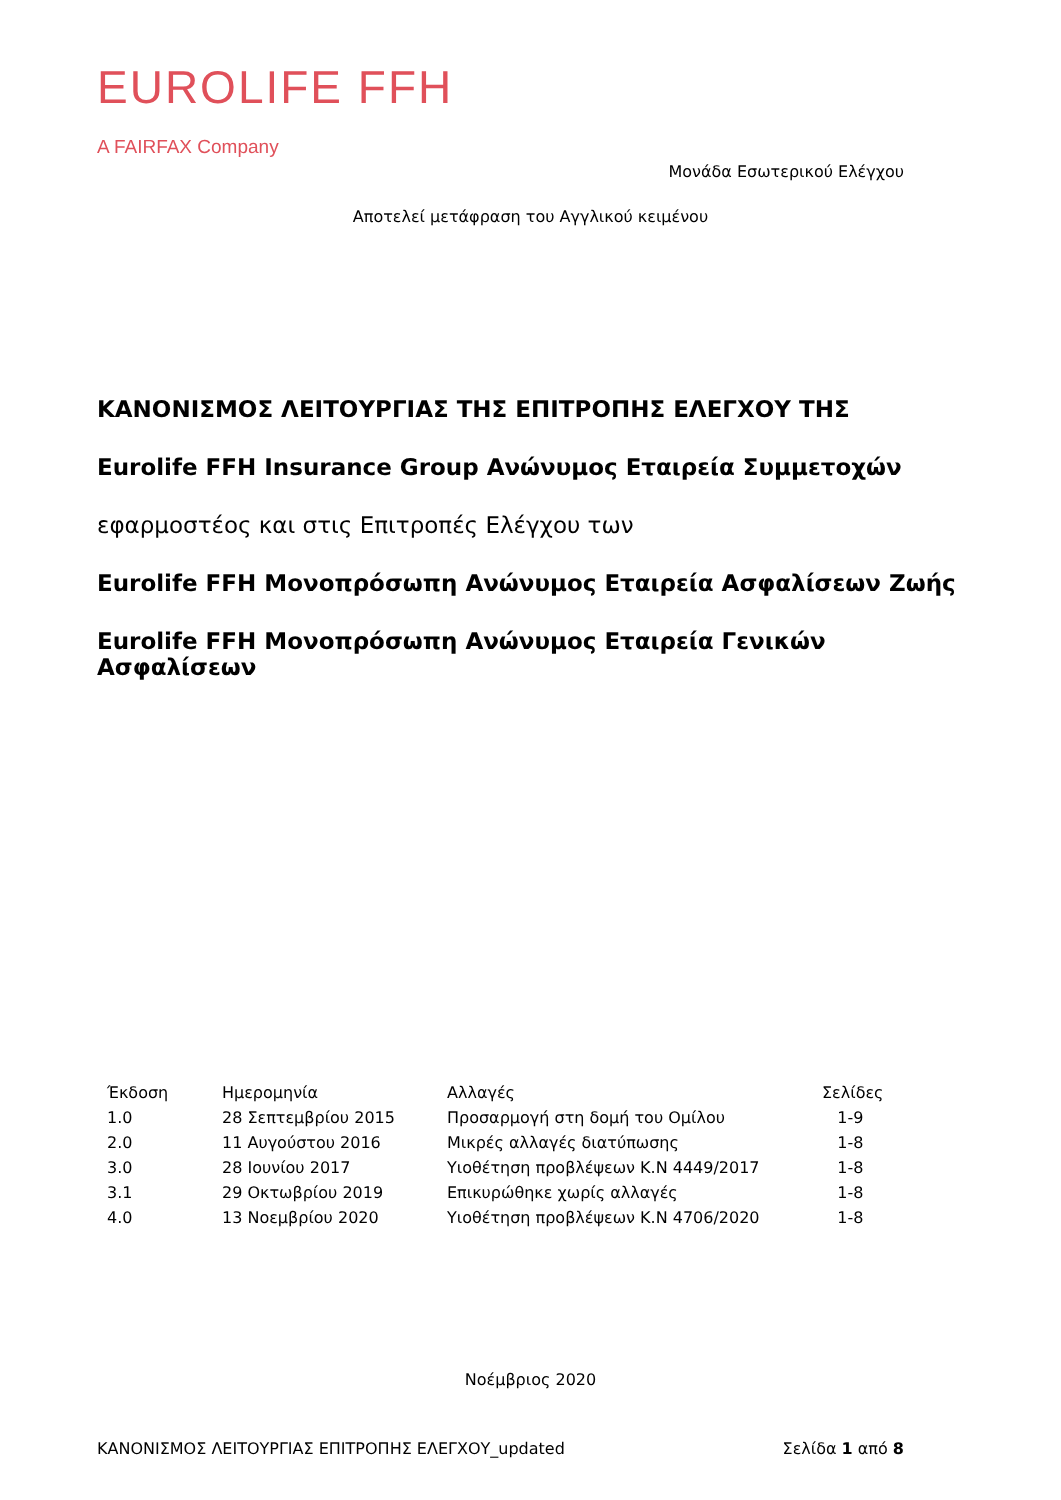EUROLIFE FFH
A FAIRFAX Company
Μονάδα Εσωτερικού Ελέγχου
Αποτελεί μετάφραση του Αγγλικού κειμένου
ΚΑΝΟΝΙΣΜΟΣ ΛΕΙΤΟΥΡΓΙΑΣ ΤΗΣ ΕΠΙΤΡΟΠΗΣ ΕΛΕΓΧΟΥ ΤΗΣ
Eurolife FFH Insurance Group Ανώνυμος Εταιρεία Συμμετοχών
εφαρμοστέος και στις Επιτροπές Ελέγχου των
Eurolife FFH Μονοπρόσωπη Ανώνυμος Εταιρεία Ασφαλίσεων Ζωής
Eurolife FFH Μονοπρόσωπη Ανώνυμος Εταιρεία Γενικών Ασφαλίσεων
| Έκδοση | Ημερομηνία | Αλλαγές | Σελίδες |
| --- | --- | --- | --- |
| 1.0 | 28 Σεπτεμβρίου 2015 | Προσαρμογή στη δομή του Ομίλου | 1-9 |
| 2.0 | 11 Αυγούστου 2016 | Μικρές αλλαγές διατύπωσης | 1-8 |
| 3.0 | 28 Ιουνίου 2017 | Υιοθέτηση προβλέψεων Κ.Ν 4449/2017 | 1-8 |
| 3.1 | 29 Οκτωβρίου 2019 | Επικυρώθηκε χωρίς αλλαγές | 1-8 |
| 4.0 | 13 Νοεμβρίου 2020 | Υιοθέτηση προβλέψεων Κ.Ν 4706/2020 | 1-8 |
Νοέμβριος 2020
ΚΑΝΟΝΙΣΜΟΣ ΛΕΙΤΟΥΡΓΙΑΣ ΕΠΙΤΡΟΠΗΣ ΕΛΕΓΧΟΥ_updated Σελίδα 1 από 8